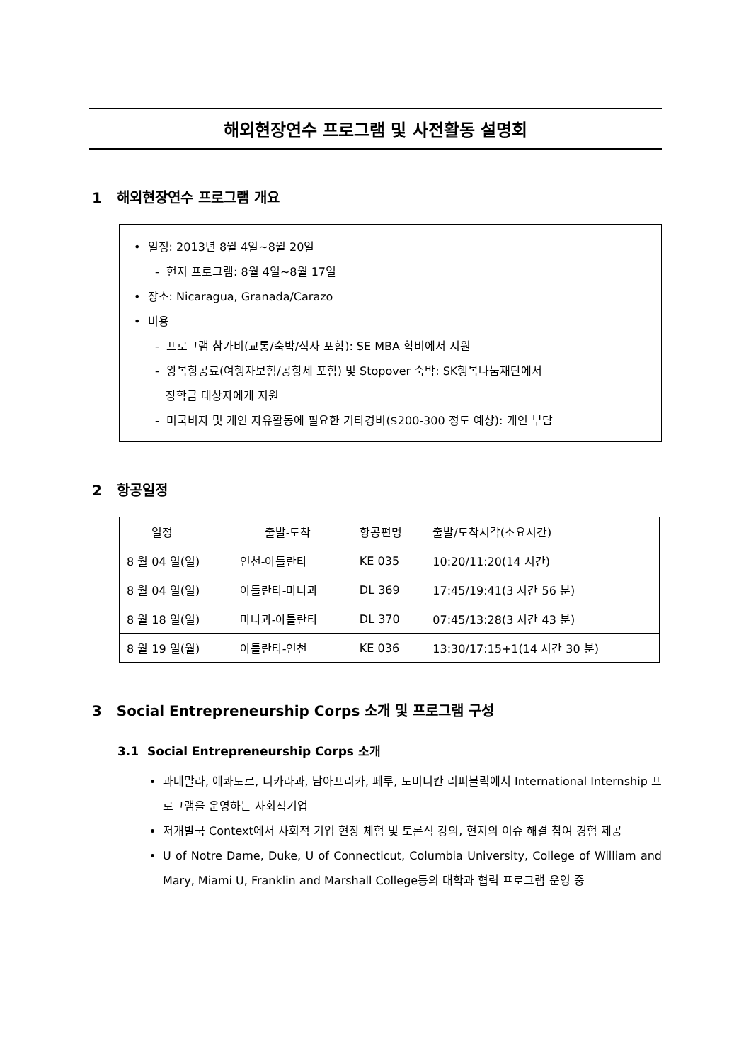해외현장연수 프로그램 및 사전활동 설명회
1 해외현장연수 프로그램 개요
• 일정: 2013년 8월 4일~8월 20일
- 현지 프로그램: 8월 4일~8월 17일
• 장소: Nicaragua, Granada/Carazo
• 비용
- 프로그램 참가비(교통/숙박/식사 포함): SE MBA 학비에서 지원
- 왕복항공료(여행자보험/공항세 포함) 및 Stopover 숙박: SK행복나눔재단에서
장학금 대상자에게 지원
- 미국비자 및 개인 자유활동에 필요한 기타경비($200-300 정도 예상): 개인 부담
2 항공일정
| 일정 | 출발-도착 | 항공편명 | 출발/도착시각(소요시간) |
| --- | --- | --- | --- |
| 8 월 04 일(일) | 인천-아틀란타 | KE 035 | 10:20/11:20(14 시간) |
| 8 월 04 일(일) | 아틀란타-마나과 | DL 369 | 17:45/19:41(3 시간 56 분) |
| 8 월 18 일(일) | 마나과-아틀란타 | DL 370 | 07:45/13:28(3 시간 43 분) |
| 8 월 19 일(월) | 아틀란타-인천 | KE 036 | 13:30/17:15+1(14 시간 30 분) |
3 Social Entrepreneurship Corps 소개 및 프로그램 구성
3.1 Social Entrepreneurship Corps 소개
과테말라, 에콰도르, 니카라과, 남아프리카, 페루, 도미니칸 리퍼블릭에서 International Internship 프로그램을 운영하는 사회적기업
저개발국 Context에서 사회적 기업 현장 체험 및 토론식 강의, 현지의 이슈 해결 참여 경험 제공
U of Notre Dame, Duke, U of Connecticut, Columbia University, College of William and Mary, Miami U, Franklin and Marshall College등의 대학과 협력 프로그램 운영 중